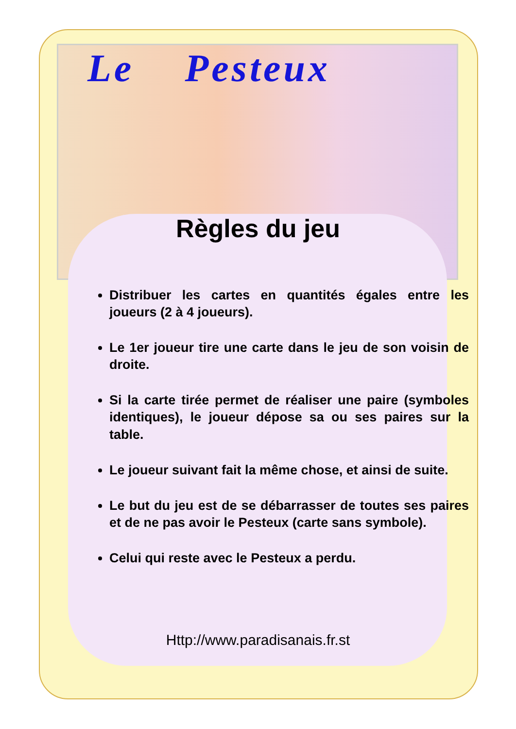Le Pesteux
Règles du jeu
Distribuer les cartes en quantités égales entre les joueurs (2 à 4 joueurs).
Le 1er joueur tire une carte dans le jeu de son voisin de droite.
Si la carte tirée permet de réaliser une paire (symboles identiques), le joueur dépose sa ou ses paires sur la table.
Le joueur suivant fait la même chose, et ainsi de suite.
Le but du jeu est de se débarrasser de toutes ses paires et de ne pas avoir le Pesteux (carte sans symbole).
Celui qui reste avec le Pesteux a perdu.
Http://www.paradisanais.fr.st